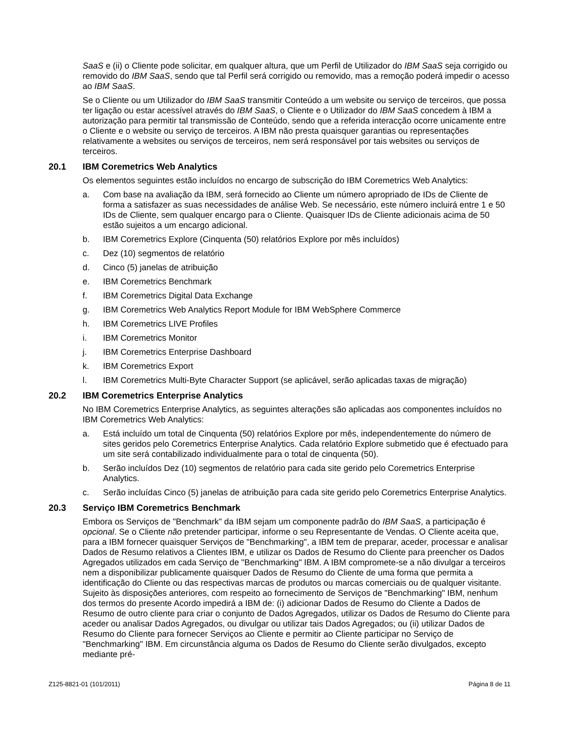SaaS e (ii) o Cliente pode solicitar, em qualquer altura, que um Perfil de Utilizador do IBM SaaS seja corrigido ou removido do IBM SaaS, sendo que tal Perfil será corrigido ou removido, mas a remoção poderá impedir o acesso ao IBM SaaS.
Se o Cliente ou um Utilizador do IBM SaaS transmitir Conteúdo a um website ou serviço de terceiros, que possa ter ligação ou estar acessível através do IBM SaaS, o Cliente e o Utilizador do IBM SaaS concedem à IBM a autorização para permitir tal transmissão de Conteúdo, sendo que a referida interacção ocorre unicamente entre o Cliente e o website ou serviço de terceiros. A IBM não presta quaisquer garantias ou representações relativamente a websites ou serviços de terceiros, nem será responsável por tais websites ou serviços de terceiros.
20.1 IBM Coremetrics Web Analytics
Os elementos seguintes estão incluídos no encargo de subscrição do IBM Coremetrics Web Analytics:
a. Com base na avaliação da IBM, será fornecido ao Cliente um número apropriado de IDs de Cliente de forma a satisfazer as suas necessidades de análise Web. Se necessário, este número incluirá entre 1 e 50 IDs de Cliente, sem qualquer encargo para o Cliente. Quaisquer IDs de Cliente adicionais acima de 50 estão sujeitos a um encargo adicional.
b. IBM Coremetrics Explore (Cinquenta (50) relatórios Explore por mês incluídos)
c. Dez (10) segmentos de relatório
d. Cinco (5) janelas de atribuição
e. IBM Coremetrics Benchmark
f. IBM Coremetrics Digital Data Exchange
g. IBM Coremetrics Web Analytics Report Module for IBM WebSphere Commerce
h. IBM Coremetrics LIVE Profiles
i. IBM Coremetrics Monitor
j. IBM Coremetrics Enterprise Dashboard
k. IBM Coremetrics Export
l. IBM Coremetrics Multi-Byte Character Support (se aplicável, serão aplicadas taxas de migração)
20.2 IBM Coremetrics Enterprise Analytics
No IBM Coremetrics Enterprise Analytics, as seguintes alterações são aplicadas aos componentes incluídos no IBM Coremetrics Web Analytics:
a. Está incluído um total de Cinquenta (50) relatórios Explore por mês, independentemente do número de sites geridos pelo Coremetrics Enterprise Analytics. Cada relatório Explore submetido que é efectuado para um site será contabilizado individualmente para o total de cinquenta (50).
b. Serão incluídos Dez (10) segmentos de relatório para cada site gerido pelo Coremetrics Enterprise Analytics.
c. Serão incluídas Cinco (5) janelas de atribuição para cada site gerido pelo Coremetrics Enterprise Analytics.
20.3 Serviço IBM Coremetrics Benchmark
Embora os Serviços de "Benchmark" da IBM sejam um componente padrão do IBM SaaS, a participação é opcional. Se o Cliente não pretender participar, informe o seu Representante de Vendas. O Cliente aceita que, para a IBM fornecer quaisquer Serviços de "Benchmarking", a IBM tem de preparar, aceder, processar e analisar Dados de Resumo relativos a Clientes IBM, e utilizar os Dados de Resumo do Cliente para preencher os Dados Agregados utilizados em cada Serviço de "Benchmarking" IBM. A IBM compromete-se a não divulgar a terceiros nem a disponibilizar publicamente quaisquer Dados de Resumo do Cliente de uma forma que permita a identificação do Cliente ou das respectivas marcas de produtos ou marcas comerciais ou de qualquer visitante. Sujeito às disposições anteriores, com respeito ao fornecimento de Serviços de "Benchmarking" IBM, nenhum dos termos do presente Acordo impedirá a IBM de: (i) adicionar Dados de Resumo do Cliente a Dados de Resumo de outro cliente para criar o conjunto de Dados Agregados, utilizar os Dados de Resumo do Cliente para aceder ou analisar Dados Agregados, ou divulgar ou utilizar tais Dados Agregados; ou (ii) utilizar Dados de Resumo do Cliente para fornecer Serviços ao Cliente e permitir ao Cliente participar no Serviço de "Benchmarking" IBM. Em circunstância alguma os Dados de Resumo do Cliente serão divulgados, excepto mediante pré-
Z125-8821-01 (101/2011) Página 8 de 11